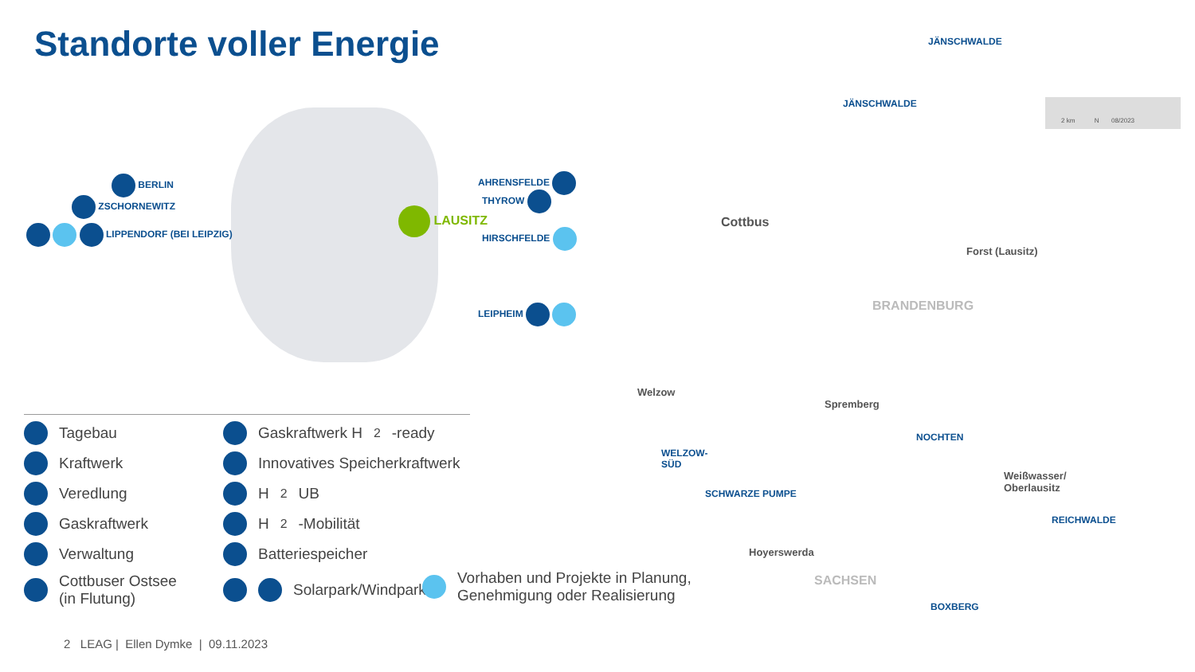Standorte voller Energie
BERLIN
ZSCHORNEWITZ
LIPPENDORF (BEI LEIPZIG)
AHRENSFELDE
THYROW
LAUSITZ
HIRSCHFELDE
LEIPHEIM
JÄNSCHWALDE
JÄNSCHWALDE
Cottbus
Forst (Lausitz)
BRANDENBURG
Welzow
Spremberg
NOCHTEN
WELZOW-
SÜD
SCHWARZE PUMPE
Weißwasser/
Oberlausitz
REICHWALDE
Hoyerswerda
SACHSEN
BOXBERG
2 km N 08/2023
Tagebau
Gaskraftwerk H<sub>2</sub>-ready
Kraftwerk
Innovatives Speicherkraftwerk
Veredlung
H<sub>2</sub>UB
Gaskraftwerk
H<sub>2</sub>-Mobilität
Verwaltung
Batteriespeicher
Cottbuser Ostsee
(in Flutung)
Solarpark/Windpark
Vorhaben und Projekte in Planung,
Genehmigung oder Realisierung
2 LEAG | Ellen Dymke | 09.11.2023